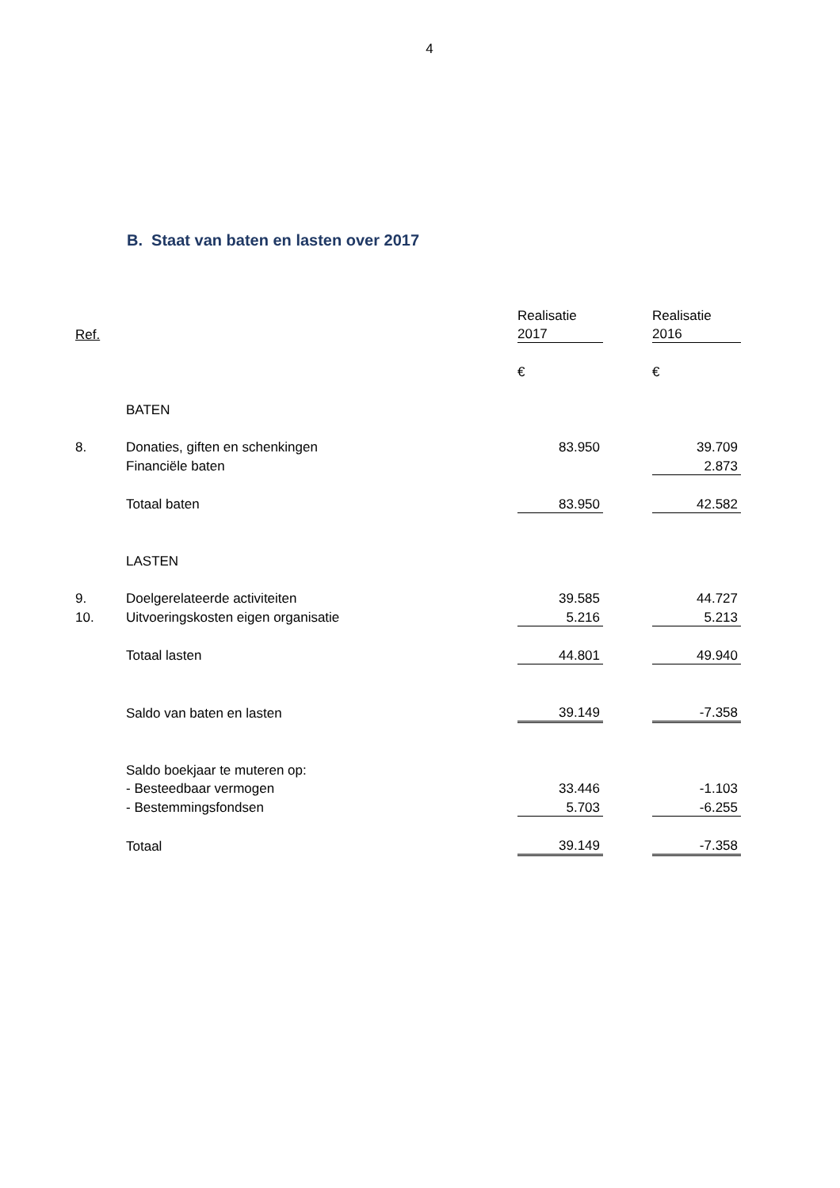4
B. Staat van baten en lasten over 2017
| | | Realisatie | | Realisatie |
| Ref. | | 2017 | | 2016 |
| | | € | | € |
| | BATEN | | | |
| 8. | Donaties, giften en schenkingen | 83.950 | | 39.709 |
| | Financiële baten | | | 2.873 |
| | Totaal baten | 83.950 | | 42.582 |
| | LASTEN | | | |
| 9. | Doelgerelateerde activiteiten | 39.585 | | 44.727 |
| 10. | Uitvoeringskosten eigen organisatie | 5.216 | | 5.213 |
| | Totaal lasten | 44.801 | | 49.940 |
| | Saldo van baten en lasten | 39.149 | | -7.358 |
| | Saldo boekjaar te muteren op: | | | |
| | - Besteedbaar vermogen | 33.446 | | -1.103 |
| | - Bestemmingsfondsen | 5.703 | | -6.255 |
| | Totaal | 39.149 | | -7.358 |